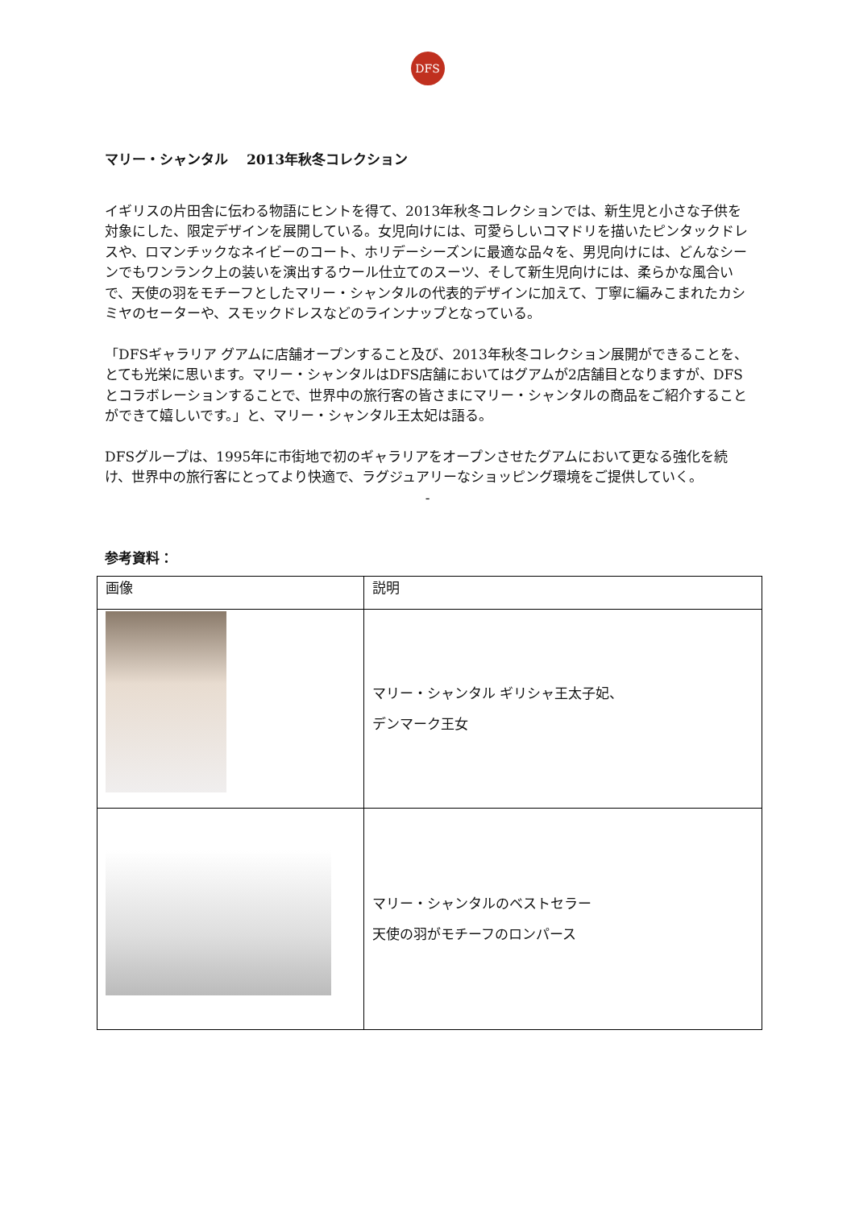DFS
マリー・シャンタル　 2013年秋冬コレクション
イギリスの片田舎に伝わる物語にヒントを得て、2013年秋冬コレクションでは、新生児と小さな子供を対象にした、限定デザインを展開している。女児向けには、可愛らしいコマドリを描いたピンタックドレスや、ロマンチックなネイビーのコート、ホリデーシーズンに最適な品々を、男児向けには、どんなシーンでもワンランク上の装いを演出するウール仕立てのスーツ、そして新生児向けには、柔らかな風合いで、天使の羽をモチーフとしたマリー・シャンタルの代表的デザインに加えて、丁寧に編みこまれたカシミヤのセーターや、スモックドレスなどのラインナップとなっている。
「DFSギャラリア グアムに店舗オープンすること及び、2013年秋冬コレクション展開ができることを、とても光栄に思います。マリー・シャンタルはDFS店舗においてはグアムが2店舗目となりますが、DFSとコラボレーションすることで、世界中の旅行客の皆さまにマリー・シャンタルの商品をご紹介することができて嬉しいです。」と、マリー・シャンタル王太妃は語る。
DFSグループは、1995年に市街地で初のギャラリアをオープンさせたグアムにおいて更なる強化を続け、世界中の旅行客にとってより快適で、ラグジュアリーなショッピング環境をご提供していく。
-
参考資料：
| 画像 | 説明 |
| --- | --- |
| | マリー・シャンタル ギリシャ王太子妃、 デンマーク王女 |
| | マリー・シャンタルのベストセラー 天使の羽がモチーフのロンパース |